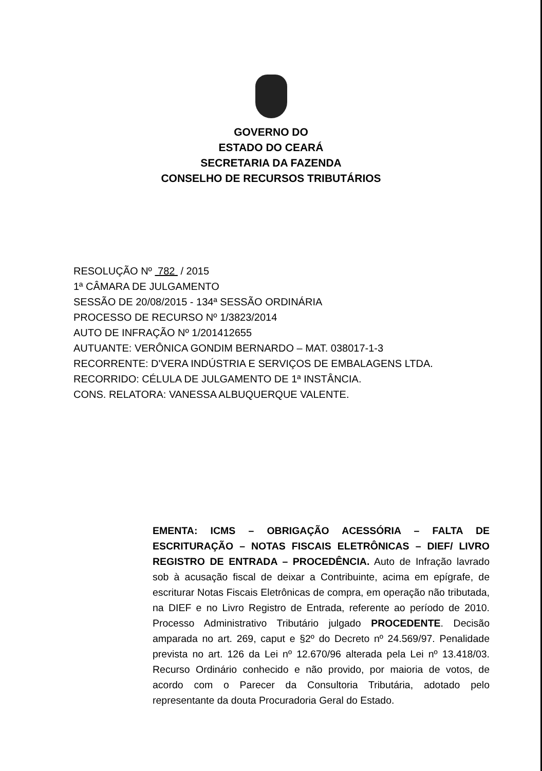GOVERNO DO
ESTADO DO CEARÁ
SECRETARIA DA FAZENDA
CONSELHO DE RECURSOS TRIBUTÁRIOS
RESOLUÇÃO Nº 782 / 2015
1ª CÂMARA DE JULGAMENTO
SESSÃO DE 20/08/2015 - 134ª SESSÃO ORDINÁRIA
PROCESSO DE RECURSO Nº 1/3823/2014
AUTO DE INFRAÇÃO Nº 1/201412655
AUTUANTE: VERÔNICA GONDIM BERNARDO – MAT. 038017-1-3
RECORRENTE: D'VERA INDÚSTRIA E SERVIÇOS DE EMBALAGENS LTDA.
RECORRIDO: CÉLULA DE JULGAMENTO DE 1ª INSTÂNCIA.
CONS. RELATORA: VANESSA ALBUQUERQUE VALENTE.
EMENTA: ICMS – OBRIGAÇÃO ACESSÓRIA – FALTA DE ESCRITURAÇÃO – NOTAS FISCAIS ELETRÔNICAS – DIEF/ LIVRO REGISTRO DE ENTRADA – PROCEDÊNCIA. Auto de Infração lavrado sob à acusação fiscal de deixar a Contribuinte, acima em epígrafe, de escriturar Notas Fiscais Eletrônicas de compra, em operação não tributada, na DIEF e no Livro Registro de Entrada, referente ao período de 2010. Processo Administrativo Tributário julgado PROCEDENTE. Decisão amparada no art. 269, caput e §2º do Decreto nº 24.569/97. Penalidade prevista no art. 126 da Lei nº 12.670/96 alterada pela Lei nº 13.418/03. Recurso Ordinário conhecido e não provido, por maioria de votos, de acordo com o Parecer da Consultoria Tributária, adotado pelo representante da douta Procuradoria Geral do Estado.